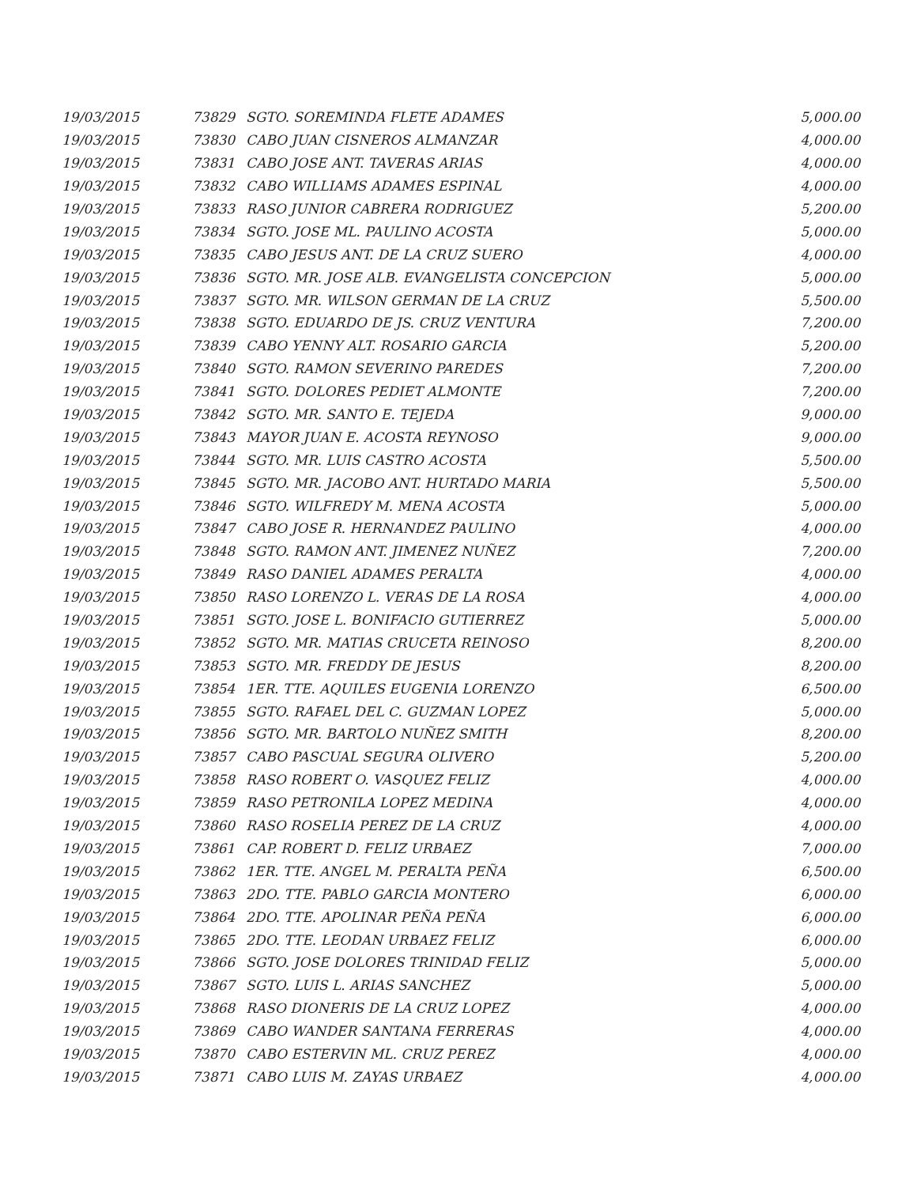| 19/03/2015 | 73829 | SGTO. SOREMINDA FLETE ADAMES | 5,000.00 |
| 19/03/2015 | 73830 | CABO JUAN CISNEROS ALMANZAR | 4,000.00 |
| 19/03/2015 | 73831 | CABO JOSE ANT. TAVERAS ARIAS | 4,000.00 |
| 19/03/2015 | 73832 | CABO WILLIAMS ADAMES ESPINAL | 4,000.00 |
| 19/03/2015 | 73833 | RASO JUNIOR CABRERA RODRIGUEZ | 5,200.00 |
| 19/03/2015 | 73834 | SGTO. JOSE ML. PAULINO ACOSTA | 5,000.00 |
| 19/03/2015 | 73835 | CABO JESUS ANT. DE LA CRUZ SUERO | 4,000.00 |
| 19/03/2015 | 73836 | SGTO. MR. JOSE ALB. EVANGELISTA CONCEPCION | 5,000.00 |
| 19/03/2015 | 73837 | SGTO. MR. WILSON GERMAN DE LA CRUZ | 5,500.00 |
| 19/03/2015 | 73838 | SGTO. EDUARDO DE JS. CRUZ VENTURA | 7,200.00 |
| 19/03/2015 | 73839 | CABO YENNY ALT. ROSARIO GARCIA | 5,200.00 |
| 19/03/2015 | 73840 | SGTO. RAMON SEVERINO PAREDES | 7,200.00 |
| 19/03/2015 | 73841 | SGTO. DOLORES PEDIET ALMONTE | 7,200.00 |
| 19/03/2015 | 73842 | SGTO. MR. SANTO E. TEJEDA | 9,000.00 |
| 19/03/2015 | 73843 | MAYOR JUAN E. ACOSTA REYNOSO | 9,000.00 |
| 19/03/2015 | 73844 | SGTO. MR. LUIS CASTRO ACOSTA | 5,500.00 |
| 19/03/2015 | 73845 | SGTO. MR. JACOBO ANT. HURTADO MARIA | 5,500.00 |
| 19/03/2015 | 73846 | SGTO. WILFREDY M. MENA ACOSTA | 5,000.00 |
| 19/03/2015 | 73847 | CABO JOSE R. HERNANDEZ PAULINO | 4,000.00 |
| 19/03/2015 | 73848 | SGTO. RAMON ANT. JIMENEZ NUÑEZ | 7,200.00 |
| 19/03/2015 | 73849 | RASO DANIEL ADAMES PERALTA | 4,000.00 |
| 19/03/2015 | 73850 | RASO LORENZO L. VERAS DE LA ROSA | 4,000.00 |
| 19/03/2015 | 73851 | SGTO. JOSE L. BONIFACIO GUTIERREZ | 5,000.00 |
| 19/03/2015 | 73852 | SGTO. MR. MATIAS CRUCETA REINOSO | 8,200.00 |
| 19/03/2015 | 73853 | SGTO. MR. FREDDY DE JESUS | 8,200.00 |
| 19/03/2015 | 73854 | 1ER. TTE. AQUILES EUGENIA LORENZO | 6,500.00 |
| 19/03/2015 | 73855 | SGTO. RAFAEL DEL C. GUZMAN LOPEZ | 5,000.00 |
| 19/03/2015 | 73856 | SGTO. MR. BARTOLO NUÑEZ SMITH | 8,200.00 |
| 19/03/2015 | 73857 | CABO PASCUAL SEGURA OLIVERO | 5,200.00 |
| 19/03/2015 | 73858 | RASO ROBERT O. VASQUEZ FELIZ | 4,000.00 |
| 19/03/2015 | 73859 | RASO PETRONILA LOPEZ MEDINA | 4,000.00 |
| 19/03/2015 | 73860 | RASO ROSELIA PEREZ DE LA CRUZ | 4,000.00 |
| 19/03/2015 | 73861 | CAP. ROBERT D. FELIZ URBAEZ | 7,000.00 |
| 19/03/2015 | 73862 | 1ER. TTE. ANGEL M. PERALTA PEÑA | 6,500.00 |
| 19/03/2015 | 73863 | 2DO. TTE. PABLO GARCIA MONTERO | 6,000.00 |
| 19/03/2015 | 73864 | 2DO. TTE. APOLINAR PEÑA PEÑA | 6,000.00 |
| 19/03/2015 | 73865 | 2DO. TTE. LEODAN URBAEZ FELIZ | 6,000.00 |
| 19/03/2015 | 73866 | SGTO. JOSE DOLORES TRINIDAD FELIZ | 5,000.00 |
| 19/03/2015 | 73867 | SGTO. LUIS L. ARIAS SANCHEZ | 5,000.00 |
| 19/03/2015 | 73868 | RASO DIONERIS DE LA CRUZ LOPEZ | 4,000.00 |
| 19/03/2015 | 73869 | CABO WANDER SANTANA FERRERAS | 4,000.00 |
| 19/03/2015 | 73870 | CABO ESTERVIN ML. CRUZ PEREZ | 4,000.00 |
| 19/03/2015 | 73871 | CABO LUIS M. ZAYAS URBAEZ | 4,000.00 |